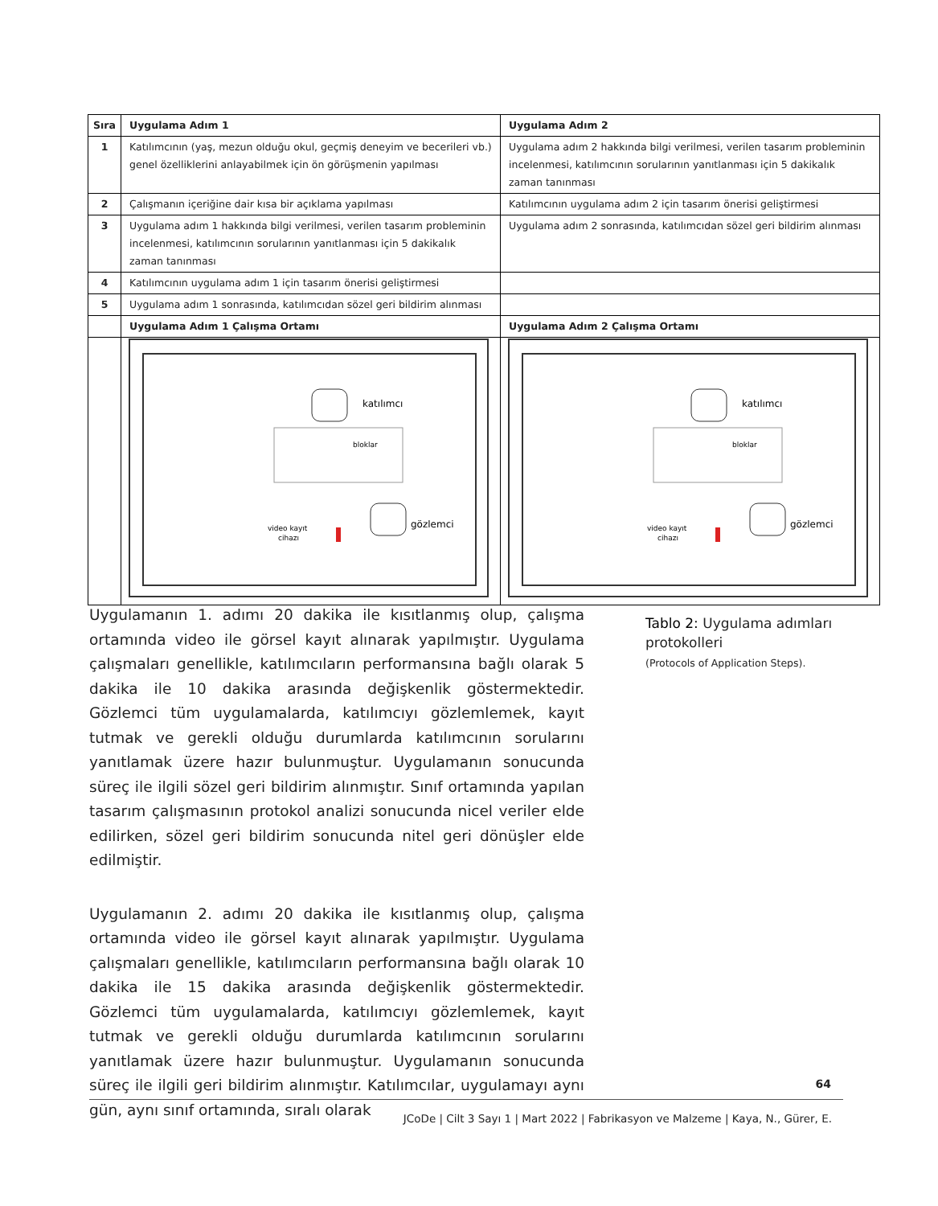| Sıra | Uygulama Adım 1 | Uygulama Adım 2 |
| --- | --- | --- |
| 1 | Katılımcının (yaş, mezun olduğu okul, geçmiş deneyim ve becerileri vb.) genel özelliklerini anlayabilmek için ön görüşmenin yapılması | Uygulama adım 2 hakkında bilgi verilmesi, verilen tasarım probleminin incelenmesi, katılımcının sorularının yanıtlanması için 5 dakikalık zaman tanınması |
| 2 | Çalışmanın içeriğine dair kısa bir açıklama yapılması | Katılımcının uygulama adım 2 için tasarım önerisi geliştirmesi |
| 3 | Uygulama adım 1 hakkında bilgi verilmesi, verilen tasarım probleminin incelenmesi, katılımcının sorularının yanıtlanması için 5 dakikalık zaman tanınması | Uygulama adım 2 sonrasında, katılımcıdan sözel geri bildirim alınması |
| 4 | Katılımcının uygulama adım 1 için tasarım önerisi geliştirmesi | |
| 5 | Uygulama adım 1 sonrasında, katılımcıdan sözel geri bildirim alınması | |
| | Uygulama Adım 1 Çalışma Ortamı | Uygulama Adım 2 Çalışma Ortamı |
| | katılımcı bloklar gözlemci video kayıt cihazı | katılımcı bloklar gözlemci video kayıt cihazı |
Uygulamanın 1. adımı 20 dakika ile kısıtlanmış olup, çalışma ortamında video ile görsel kayıt alınarak yapılmıştır. Uygulama çalışmaları genellikle, katılımcıların performansına bağlı olarak 5 dakika ile 10 dakika arasında değişkenlik göstermektedir. Gözlemci tüm uygulamalarda, katılımcıyı gözlemlemek, kayıt tutmak ve gerekli olduğu durumlarda katılımcının sorularını yanıtlamak üzere hazır bulunmuştur. Uygulamanın sonucunda süreç ile ilgili sözel geri bildirim alınmıştır. Sınıf ortamında yapılan tasarım çalışmasının protokol analizi sonucunda nicel veriler elde edilirken, sözel geri bildirim sonucunda nitel geri dönüşler elde edilmiştir.
Uygulamanın 2. adımı 20 dakika ile kısıtlanmış olup, çalışma ortamında video ile görsel kayıt alınarak yapılmıştır. Uygulama çalışmaları genellikle, katılımcıların performansına bağlı olarak 10 dakika ile 15 dakika arasında değişkenlik göstermektedir. Gözlemci tüm uygulamalarda, katılımcıyı gözlemlemek, kayıt tutmak ve gerekli olduğu durumlarda katılımcının sorularını yanıtlamak üzere hazır bulunmuştur. Uygulamanın sonucunda süreç ile ilgili geri bildirim alınmıştır. Katılımcılar, uygulamayı aynı gün, aynı sınıf ortamında, sıralı olarak
Tablo 2: Uygulama adımları protokolleri
(Protocols of Application Steps).
64
JCoDe | Cilt 3 Sayı 1 | Mart 2022 | Fabrikasyon ve Malzeme | Kaya, N., Gürer, E.